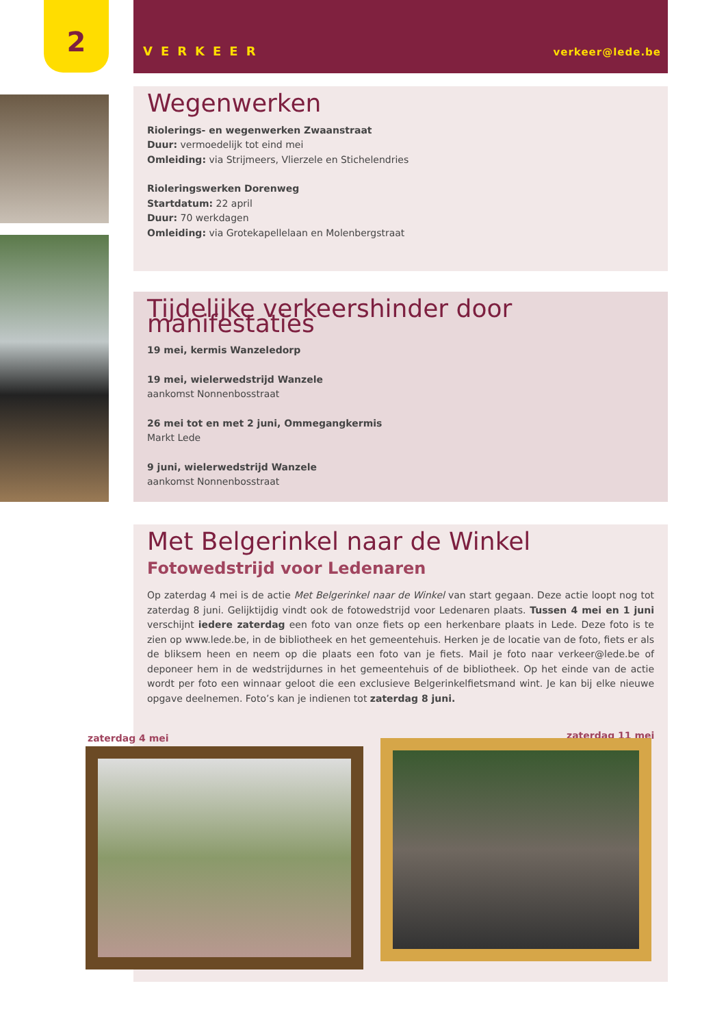2
VERKEER verkeer@lede.be
Wegenwerken
Riolerings- en wegenwerken Zwaanstraat
Duur: vermoedelijk tot eind mei
Omleiding: via Strijmeers, Vlierzele en Stichelendries
Rioleringswerken Dorenweg
Startdatum: 22 april
Duur: 70 werkdagen
Omleiding: via Grotekapellelaan en Molenbergstraat
Tijdelijke verkeershinder door manifestaties
19 mei, kermis Wanzeledorp
19 mei, wielerwedstrijd Wanzele
aankomst Nonnenbosstraat
26 mei tot en met 2 juni, Ommegangkermis
Markt Lede
9 juni, wielerwedstrijd Wanzele
aankomst Nonnenbosstraat
Met Belgerinkel naar de Winkel
Fotowedstrijd voor Ledenaren
Op zaterdag 4 mei is de actie Met Belgerinkel naar de Winkel van start gegaan. Deze actie loopt nog tot zaterdag 8 juni. Gelijktijdig vindt ook de fotowedstrijd voor Ledenaren plaats. Tussen 4 mei en 1 juni verschijnt iedere zaterdag een foto van onze fiets op een herkenbare plaats in Lede. Deze foto is te zien op www.lede.be, in de bibliotheek en het gemeentehuis. Herken je de locatie van de foto, fiets er als de bliksem heen en neem op die plaats een foto van je fiets. Mail je foto naar verkeer@lede.be of deponeer hem in de wedstrijdurnes in het gemeentehuis of de bibliotheek. Op het einde van de actie wordt per foto een winnaar geloot die een exclusieve Belgerinkelfietsmand wint. Je kan bij elke nieuwe opgave deelnemen. Foto’s kan je indienen tot zaterdag 8 juni.
zaterdag 4 mei zaterdag 11 mei